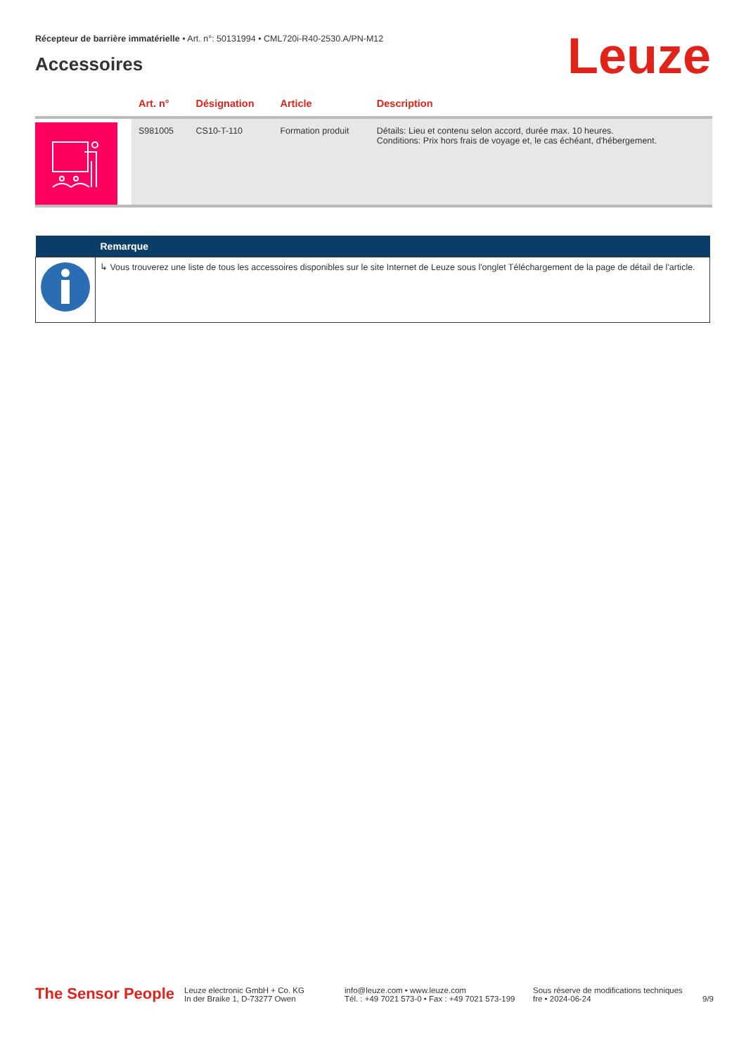Récepteur de barrière immatérielle • Art. n°: 50131994 • CML720i-R40-2530.A/PN-M12
Accessoires Leuze
| | Art. n° | Désignation | Article | Description |
| --- | --- | --- | --- | --- |
| | S981005 | CS10-T-110 | Formation produit | Détails: Lieu et contenu selon accord, durée max. 10 heures. Conditions: Prix hors frais de voyage et, le cas échéant, d'hébergement. |
| | Remarque |
| --- | --- |
| | ↳ Vous trouverez une liste de tous les accessoires disponibles sur le site Internet de Leuze sous l'onglet Téléchargement de la page de détail de l'article. |
The Sensor People
Leuze electronic GmbH + Co. KG
In der Braike 1, D-73277 Owen
info@leuze.com • www.leuze.com
Tél. : +49 7021 573-0 • Fax : +49 7021 573-199
Sous réserve de modifications techniques
fre • 2024-06-24
9/9